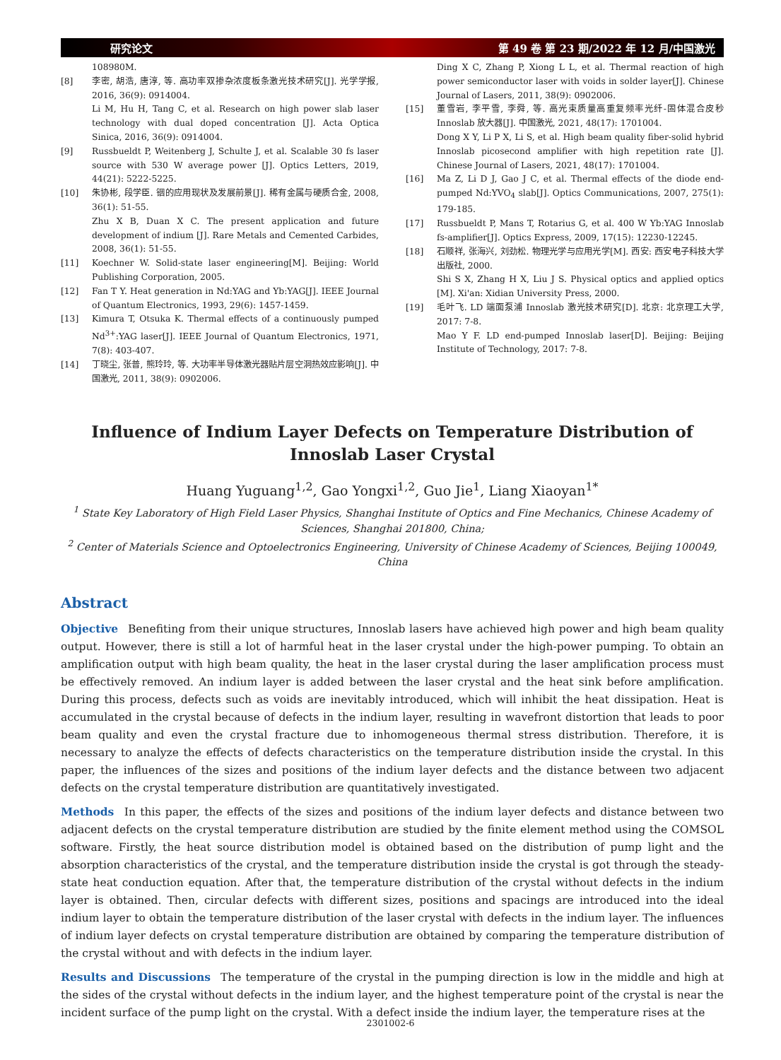研究论文 第 49 卷 第 23 期/2022 年 12 月/中国激光
108980M.
[8] 李密, 胡浩, 唐淳, 等. 高功率双掺杂浓度板条激光技术研究[J]. 光学学报, 2016, 36(9): 0914004.
Li M, Hu H, Tang C, et al. Research on high power slab laser technology with dual doped concentration [J]. Acta Optica Sinica, 2016, 36(9): 0914004.
[9] Russbueldt P, Weitenberg J, Schulte J, et al. Scalable 30 fs laser source with 530 W average power [J]. Optics Letters, 2019, 44(21): 5222-5225.
[10] 朱协彬, 段学臣. 铟的应用现状及发展前景[J]. 稀有金属与硬质合金, 2008, 36(1): 51-55.
Zhu X B, Duan X C. The present application and future development of indium [J]. Rare Metals and Cemented Carbides, 2008, 36(1): 51-55.
[11] Koechner W. Solid-state laser engineering[M]. Beijing: World Publishing Corporation, 2005.
[12] Fan T Y. Heat generation in Nd:YAG and Yb:YAG[J]. IEEE Journal of Quantum Electronics, 1993, 29(6): 1457-1459.
[13] Kimura T, Otsuka K. Thermal effects of a continuously pumped Nd<sup>3+</sup>:YAG laser[J]. IEEE Journal of Quantum Electronics, 1971, 7(8): 403-407.
[14] 丁晓尘, 张普, 熊玲玲, 等. 大功率半导体激光器贴片层空洞热效应影响[J]. 中国激光, 2011, 38(9): 0902006.
Ding X C, Zhang P, Xiong L L, et al. Thermal reaction of high power semiconductor laser with voids in solder layer[J]. Chinese Journal of Lasers, 2011, 38(9): 0902006.
[15] 董雪岩, 李平雪, 李舜, 等. 高光束质量高重复频率光纤-固体混合皮秒 Innoslab 放大器[J]. 中国激光, 2021, 48(17): 1701004.
Dong X Y, Li P X, Li S, et al. High beam quality fiber-solid hybrid Innoslab picosecond amplifier with high repetition rate [J]. Chinese Journal of Lasers, 2021, 48(17): 1701004.
[16] Ma Z, Li D J, Gao J C, et al. Thermal effects of the diode end-pumped Nd:YVO<sub>4</sub> slab[J]. Optics Communications, 2007, 275(1): 179-185.
[17] Russbueldt P, Mans T, Rotarius G, et al. 400 W Yb:YAG Innoslab fs-amplifier[J]. Optics Express, 2009, 17(15): 12230-12245.
[18] 石顺祥, 张海兴, 刘劲松. 物理光学与应用光学[M]. 西安: 西安电子科技大学出版社, 2000.
Shi S X, Zhang H X, Liu J S. Physical optics and applied optics [M]. Xi'an: Xidian University Press, 2000.
[19] 毛叶飞. LD 端面泵浦 Innoslab 激光技术研究[D]. 北京: 北京理工大学, 2017: 7-8.
Mao Y F. LD end-pumped Innoslab laser[D]. Beijing: Beijing Institute of Technology, 2017: 7-8.
Influence of Indium Layer Defects on Temperature Distribution of Innoslab Laser Crystal
Huang Yuguang<sup>1,2</sup>, Gao Yongxi<sup>1,2</sup>, Guo Jie<sup>1</sup>, Liang Xiaoyan<sup>1*</sup>
<sup>1</sup> State Key Laboratory of High Field Laser Physics, Shanghai Institute of Optics and Fine Mechanics, Chinese Academy of Sciences, Shanghai 201800, China;
<sup>2</sup> Center of Materials Science and Optoelectronics Engineering, University of Chinese Academy of Sciences, Beijing 100049, China
Abstract
Objective Benefiting from their unique structures, Innoslab lasers have achieved high power and high beam quality output. However, there is still a lot of harmful heat in the laser crystal under the high-power pumping. To obtain an amplification output with high beam quality, the heat in the laser crystal during the laser amplification process must be effectively removed. An indium layer is added between the laser crystal and the heat sink before amplification. During this process, defects such as voids are inevitably introduced, which will inhibit the heat dissipation. Heat is accumulated in the crystal because of defects in the indium layer, resulting in wavefront distortion that leads to poor beam quality and even the crystal fracture due to inhomogeneous thermal stress distribution. Therefore, it is necessary to analyze the effects of defects characteristics on the temperature distribution inside the crystal. In this paper, the influences of the sizes and positions of the indium layer defects and the distance between two adjacent defects on the crystal temperature distribution are quantitatively investigated.
Methods In this paper, the effects of the sizes and positions of the indium layer defects and distance between two adjacent defects on the crystal temperature distribution are studied by the finite element method using the COMSOL software. Firstly, the heat source distribution model is obtained based on the distribution of pump light and the absorption characteristics of the crystal, and the temperature distribution inside the crystal is got through the steady-state heat conduction equation. After that, the temperature distribution of the crystal without defects in the indium layer is obtained. Then, circular defects with different sizes, positions and spacings are introduced into the ideal indium layer to obtain the temperature distribution of the laser crystal with defects in the indium layer. The influences of indium layer defects on crystal temperature distribution are obtained by comparing the temperature distribution of the crystal without and with defects in the indium layer.
Results and Discussions The temperature of the crystal in the pumping direction is low in the middle and high at the sides of the crystal without defects in the indium layer, and the highest temperature point of the crystal is near the incident surface of the pump light on the crystal. With a defect inside the indium layer, the temperature rises at the
2301002-6